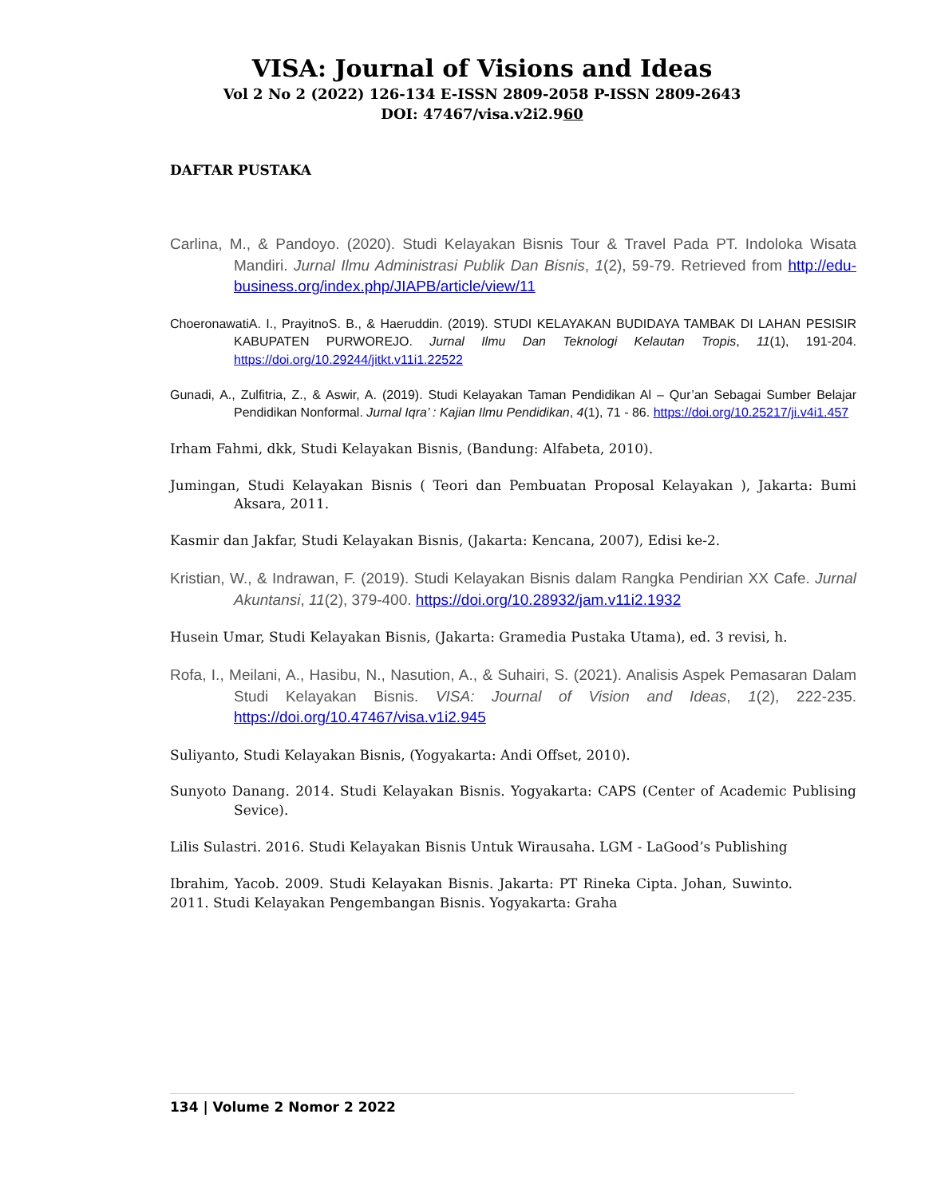VISA: Journal of Visions and Ideas
Vol 2 No 2 (2022) 126-134 E-ISSN 2809-2058 P-ISSN 2809-2643
DOI: 47467/visa.v2i2.960
DAFTAR PUSTAKA
Carlina, M., & Pandoyo. (2020). Studi Kelayakan Bisnis Tour & Travel Pada PT. Indoloka Wisata Mandiri. Jurnal Ilmu Administrasi Publik Dan Bisnis, 1(2), 59-79. Retrieved from http://edu-business.org/index.php/JIAPB/article/view/11
ChoeronawatiA. I., PrayitnoS. B., & Haeruddin. (2019). STUDI KELAYAKAN BUDIDAYA TAMBAK DI LAHAN PESISIR KABUPATEN PURWOREJO. Jurnal Ilmu Dan Teknologi Kelautan Tropis, 11(1), 191-204. https://doi.org/10.29244/jitkt.v11i1.22522
Gunadi, A., Zulfitria, Z., & Aswir, A. (2019). Studi Kelayakan Taman Pendidikan Al – Qur’an Sebagai Sumber Belajar Pendidikan Nonformal. Jurnal Iqra’ : Kajian Ilmu Pendidikan, 4(1), 71 - 86. https://doi.org/10.25217/ji.v4i1.457
Irham Fahmi, dkk, Studi Kelayakan Bisnis, (Bandung: Alfabeta, 2010).
Jumingan, Studi Kelayakan Bisnis ( Teori dan Pembuatan Proposal Kelayakan ), Jakarta: Bumi Aksara, 2011.
Kasmir dan Jakfar, Studi Kelayakan Bisnis, (Jakarta: Kencana, 2007), Edisi ke-2.
Kristian, W., & Indrawan, F. (2019). Studi Kelayakan Bisnis dalam Rangka Pendirian XX Cafe. Jurnal Akuntansi, 11(2), 379-400. https://doi.org/10.28932/jam.v11i2.1932
Husein Umar, Studi Kelayakan Bisnis, (Jakarta: Gramedia Pustaka Utama), ed. 3 revisi, h.
Rofa, I., Meilani, A., Hasibu, N., Nasution, A., & Suhairi, S. (2021). Analisis Aspek Pemasaran Dalam Studi Kelayakan Bisnis. VISA: Journal of Vision and Ideas, 1(2), 222-235. https://doi.org/10.47467/visa.v1i2.945
Suliyanto, Studi Kelayakan Bisnis, (Yogyakarta: Andi Offset, 2010).
Sunyoto Danang. 2014. Studi Kelayakan Bisnis. Yogyakarta: CAPS (Center of Academic Publising Sevice).
Lilis Sulastri. 2016. Studi Kelayakan Bisnis Untuk Wirausaha. LGM - LaGood’s Publishing
Ibrahim, Yacob. 2009. Studi Kelayakan Bisnis. Jakarta: PT Rineka Cipta. Johan, Suwinto. 2011. Studi Kelayakan Pengembangan Bisnis. Yogyakarta: Graha
134 | Volume 2 Nomor 2 2022